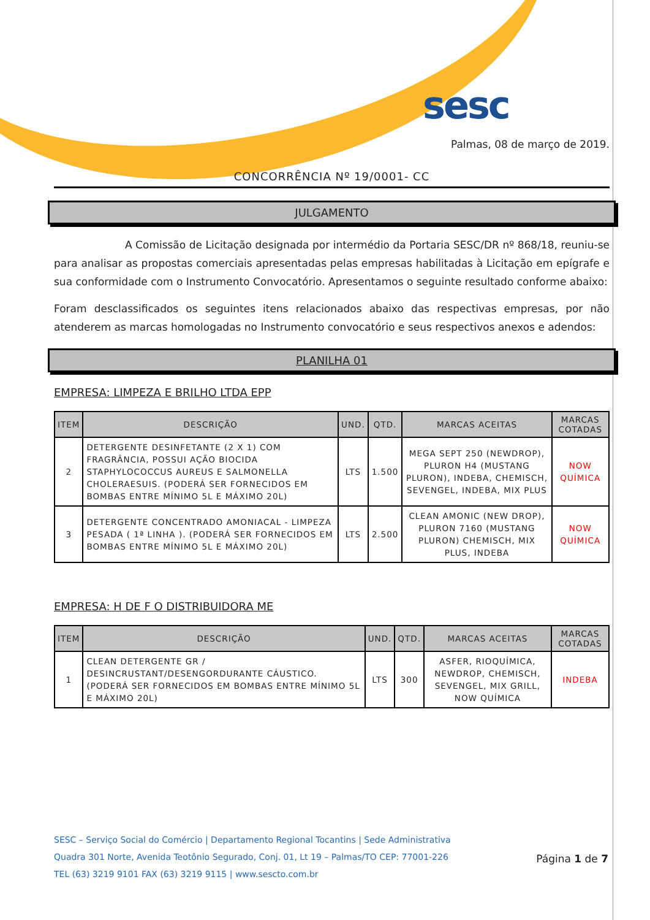sesc
Palmas, 08 de março de 2019.
CONCORRÊNCIA Nº 19/0001- CC
JULGAMENTO
A Comissão de Licitação designada por intermédio da Portaria SESC/DR nº 868/18, reuniu-se para analisar as propostas comerciais apresentadas pelas empresas habilitadas à Licitação em epígrafe e sua conformidade com o Instrumento Convocatório. Apresentamos o seguinte resultado conforme abaixo:
Foram desclassificados os seguintes itens relacionados abaixo das respectivas empresas, por não atenderem as marcas homologadas no Instrumento convocatório e seus respectivos anexos e adendos:
PLANILHA 01
EMPRESA: LIMPEZA E BRILHO LTDA EPP
| ITEM | DESCRIÇÃO | UND. | QTD. | MARCAS ACEITAS | MARCAS COTADAS |
| --- | --- | --- | --- | --- | --- |
| 2 | DETERGENTE DESINFETANTE (2 X 1) COM FRAGRÂNCIA, POSSUI AÇÃO BIOCIDA STAPHYLOCOCCUS AUREUS E SALMONELLA CHOLERAESUIS. (PODERÁ SER FORNECIDOS EM BOMBAS ENTRE MÍNIMO 5L E MÁXIMO 20L) | LTS | 1.500 | MEGA SEPT 250 (NEWDROP), PLURON H4 (MUSTANG PLURON), INDEBA, CHEMISCH, SEVENGEL, INDEBA, MIX PLUS | NOW QUÍMICA |
| 3 | DETERGENTE CONCENTRADO AMONIACAL - LIMPEZA PESADA ( 1ª LINHA ). (PODERÁ SER FORNECIDOS EM BOMBAS ENTRE MÍNIMO 5L E MÁXIMO 20L) | LTS | 2.500 | CLEAN AMONIC (NEW DROP), PLURON 7160 (MUSTANG PLURON) CHEMISCH, MIX PLUS, INDEBA | NOW QUÍMICA |
EMPRESA: H DE F O DISTRIBUIDORA ME
| ITEM | DESCRIÇÃO | UND. | QTD. | MARCAS ACEITAS | MARCAS COTADAS |
| --- | --- | --- | --- | --- | --- |
| 1 | CLEAN DETERGENTE GR / DESINCRUSTANT/DESENGORDURANTE CÁUSTICO. (PODERÁ SER FORNECIDOS EM BOMBAS ENTRE MÍNIMO 5L E MÁXIMO 20L) | LTS | 300 | ASFER, RIOQUÍMICA, NEWDROP, CHEMISCH, SEVENGEL, MIX GRILL, NOW QUÍMICA | INDEBA |
SESC – Serviço Social do Comércio | Departamento Regional Tocantins | Sede Administrativa
Quadra 301 Norte, Avenida Teotônio Segurado, Conj. 01, Lt 19 – Palmas/TO CEP: 77001-226
TEL (63) 3219 9101 FAX (63) 3219 9115 | www.sescto.com.br
Página 1 de 7